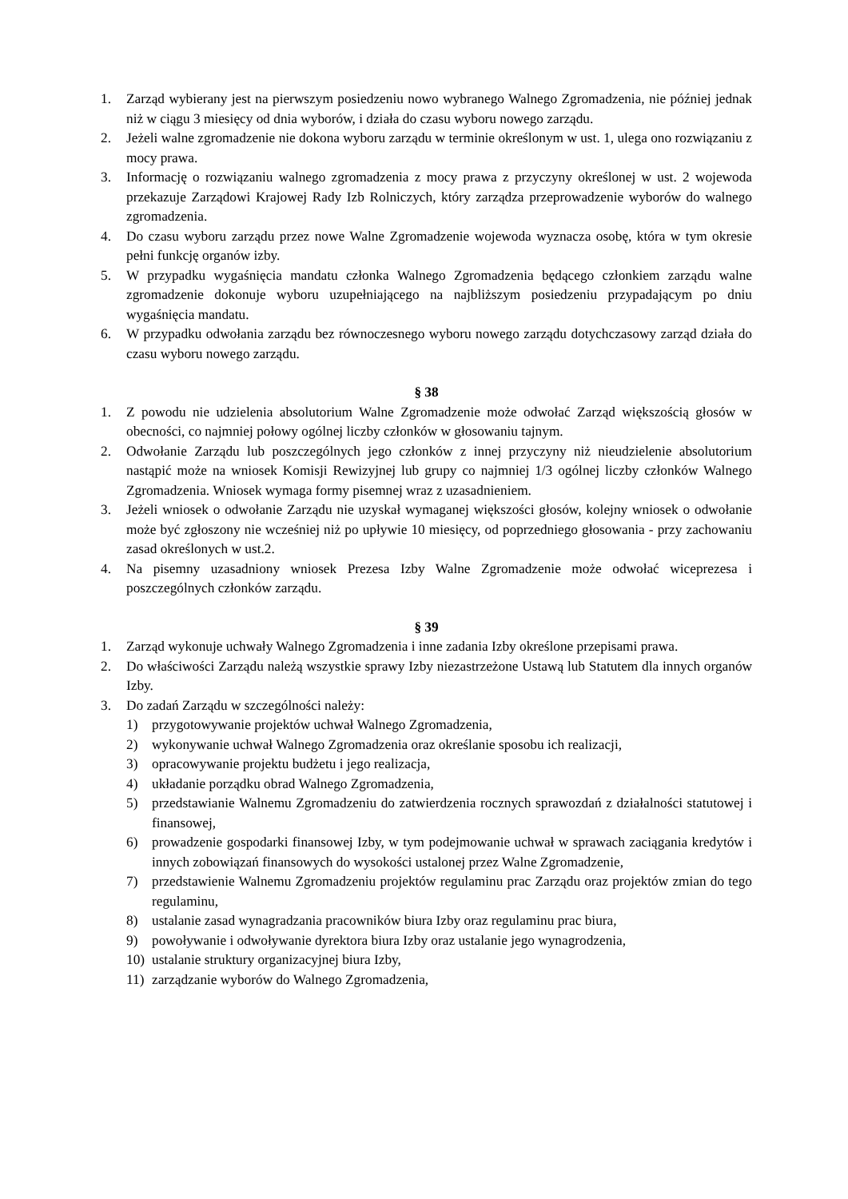1. Zarząd wybierany jest na pierwszym posiedzeniu nowo wybranego Walnego Zgromadzenia, nie później jednak niż w ciągu 3 miesięcy od dnia wyborów, i działa do czasu wyboru nowego zarządu.
2. Jeżeli walne zgromadzenie nie dokona wyboru zarządu w terminie określonym w ust. 1, ulega ono rozwiązaniu z mocy prawa.
3. Informację o rozwiązaniu walnego zgromadzenia z mocy prawa z przyczyny określonej w ust. 2 wojewoda przekazuje Zarządowi Krajowej Rady Izb Rolniczych, który zarządza przeprowadzenie wyborów do walnego zgromadzenia.
4. Do czasu wyboru zarządu przez nowe Walne Zgromadzenie wojewoda wyznacza osobę, która w tym okresie pełni funkcję organów izby.
5. W przypadku wygaśnięcia mandatu członka Walnego Zgromadzenia będącego członkiem zarządu walne zgromadzenie dokonuje wyboru uzupełniającego na najbliższym posiedzeniu przypadającym po dniu wygaśnięcia mandatu.
6. W przypadku odwołania zarządu bez równoczesnego wyboru nowego zarządu dotychczasowy zarząd działa do czasu wyboru nowego zarządu.
§ 38
1. Z powodu nie udzielenia absolutorium Walne Zgromadzenie może odwołać Zarząd większością głosów w obecności, co najmniej połowy ogólnej liczby członków w głosowaniu tajnym.
2. Odwołanie Zarządu lub poszczególnych jego członków z innej przyczyny niż nieudzielenie absolutorium nastąpić może na wniosek Komisji Rewizyjnej lub grupy co najmniej 1/3 ogólnej liczby członków Walnego Zgromadzenia. Wniosek wymaga formy pisemnej wraz z uzasadnieniem.
3. Jeżeli wniosek o odwołanie Zarządu nie uzyskał wymaganej większości głosów, kolejny wniosek o odwołanie może być zgłoszony nie wcześniej niż po upływie 10 miesięcy, od poprzedniego głosowania - przy zachowaniu zasad określonych w ust.2.
4. Na pisemny uzasadniony wniosek Prezesa Izby Walne Zgromadzenie może odwołać wiceprezesa i poszczególnych członków zarządu.
§ 39
1. Zarząd wykonuje uchwały Walnego Zgromadzenia i inne zadania Izby określone przepisami prawa.
2. Do właściwości Zarządu należą wszystkie sprawy Izby niezastrzeżone Ustawą lub Statutem dla innych organów Izby.
3. Do zadań Zarządu w szczególności należy:
1) przygotowywanie projektów uchwał Walnego Zgromadzenia,
2) wykonywanie uchwał Walnego Zgromadzenia oraz określanie sposobu ich realizacji,
3) opracowywanie projektu budżetu i jego realizacja,
4) układanie porządku obrad Walnego Zgromadzenia,
5) przedstawianie Walnemu Zgromadzeniu do zatwierdzenia rocznych sprawozdań z działalności statutowej i finansowej,
6) prowadzenie gospodarki finansowej Izby, w tym podejmowanie uchwał w sprawach zaciągania kredytów i innych zobowiązań finansowych do wysokości ustalonej przez Walne Zgromadzenie,
7) przedstawienie Walnemu Zgromadzeniu projektów regulaminu prac Zarządu oraz projektów zmian do tego regulaminu,
8) ustalanie zasad wynagradzania pracowników biura Izby oraz regulaminu prac biura,
9) powoływanie i odwoływanie dyrektora biura Izby oraz ustalanie jego wynagrodzenia,
10) ustalanie struktury organizacyjnej biura Izby,
11) zarządzanie wyborów do Walnego Zgromadzenia,